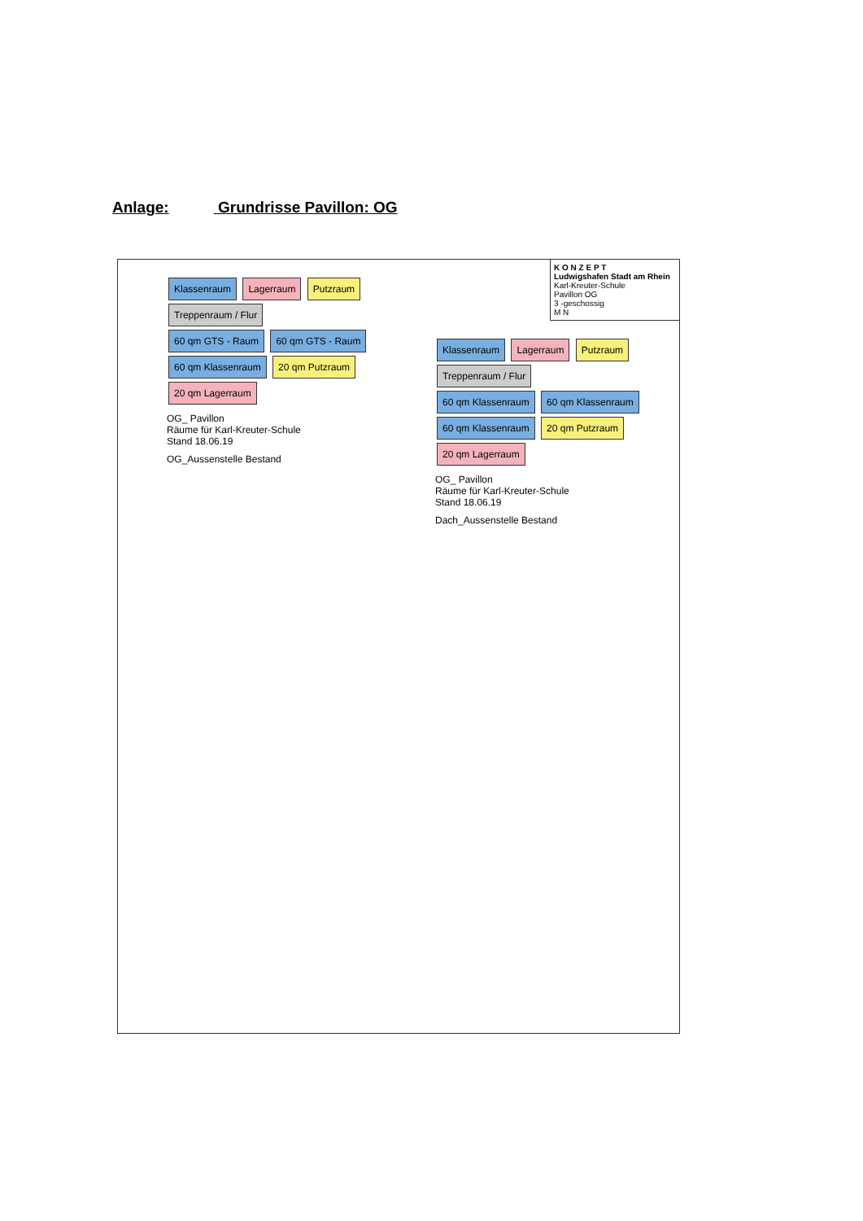Anlage: Grundrisse Pavillon: OG
K O N Z E P T
Ludwigshafen Stadt am Rhein
Karl-Kreuter-Schule
Pavillon OG
3 -geschossig
M N
Klassenraum Lagerraum Putzraum Treppenraum / Flur
60 qm GTS - Raum 60 qm GTS - Raum 60 qm Klassenraum 20 qm Putzraum 20 qm Lagerraum
OG_ Pavillon
Räume für Karl-Kreuter-Schule
Stand 18.06.19
OG_Aussenstelle Bestand
Klassenraum Lagerraum Putzraum Treppenraum / Flur
60 qm Klassenraum 60 qm Klassenraum 60 qm Klassenraum 20 qm Putzraum 20 qm Lagerraum
OG_ Pavillon
Räume für Karl-Kreuter-Schule
Stand 18.06.19
Dach_Aussenstelle Bestand